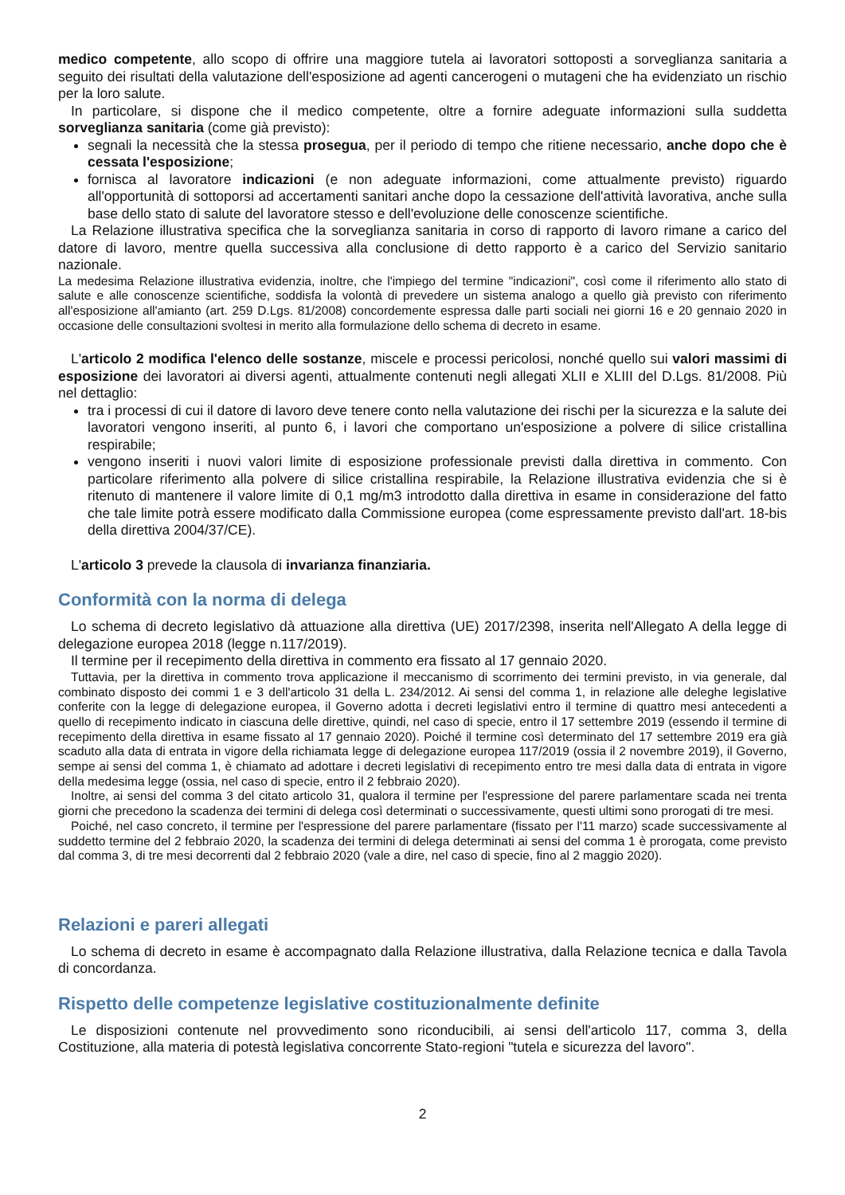medico competente, allo scopo di offrire una maggiore tutela ai lavoratori sottoposti a sorveglianza sanitaria a seguito dei risultati della valutazione dell'esposizione ad agenti cancerogeni o mutageni che ha evidenziato un rischio per la loro salute.
In particolare, si dispone che il medico competente, oltre a fornire adeguate informazioni sulla suddetta sorveglianza sanitaria (come già previsto):
segnali la necessità che la stessa prosegua, per il periodo di tempo che ritiene necessario, anche dopo che è cessata l'esposizione;
fornisca al lavoratore indicazioni (e non adeguate informazioni, come attualmente previsto) riguardo all'opportunità di sottoporsi ad accertamenti sanitari anche dopo la cessazione dell'attività lavorativa, anche sulla base dello stato di salute del lavoratore stesso e dell'evoluzione delle conoscenze scientifiche.
La Relazione illustrativa specifica che la sorveglianza sanitaria in corso di rapporto di lavoro rimane a carico del datore di lavoro, mentre quella successiva alla conclusione di detto rapporto è a carico del Servizio sanitario nazionale.
La medesima Relazione illustrativa evidenzia, inoltre, che l'impiego del termine "indicazioni", così come il riferimento allo stato di salute e alle conoscenze scientifiche, soddisfa la volontà di prevedere un sistema analogo a quello già previsto con riferimento all'esposizione all'amianto (art. 259 D.Lgs. 81/2008) concordemente espressa dalle parti sociali nei giorni 16 e 20 gennaio 2020 in occasione delle consultazioni svoltesi in merito alla formulazione dello schema di decreto in esame.
L'articolo 2 modifica l'elenco delle sostanze, miscele e processi pericolosi, nonché quello sui valori massimi di esposizione dei lavoratori ai diversi agenti, attualmente contenuti negli allegati XLII e XLIII del D.Lgs. 81/2008. Più nel dettaglio:
tra i processi di cui il datore di lavoro deve tenere conto nella valutazione dei rischi per la sicurezza e la salute dei lavoratori vengono inseriti, al punto 6, i lavori che comportano un'esposizione a polvere di silice cristallina respirabile;
vengono inseriti i nuovi valori limite di esposizione professionale previsti dalla direttiva in commento. Con particolare riferimento alla polvere di silice cristallina respirabile, la Relazione illustrativa evidenzia che si è ritenuto di mantenere il valore limite di 0,1 mg/m3 introdotto dalla direttiva in esame in considerazione del fatto che tale limite potrà essere modificato dalla Commissione europea (come espressamente previsto dall'art. 18-bis della direttiva 2004/37/CE).
L'articolo 3 prevede la clausola di invarianza finanziaria.
Conformità con la norma di delega
Lo schema di decreto legislativo dà attuazione alla direttiva (UE) 2017/2398, inserita nell'Allegato A della legge di delegazione europea 2018 (legge n.117/2019).
Il termine per il recepimento della direttiva in commento era fissato al 17 gennaio 2020.
Tuttavia, per la direttiva in commento trova applicazione il meccanismo di scorrimento dei termini previsto, in via generale, dal combinato disposto dei commi 1 e 3 dell'articolo 31 della L. 234/2012. Ai sensi del comma 1, in relazione alle deleghe legislative conferite con la legge di delegazione europea, il Governo adotta i decreti legislativi entro il termine di quattro mesi antecedenti a quello di recepimento indicato in ciascuna delle direttive, quindi, nel caso di specie, entro il 17 settembre 2019 (essendo il termine di recepimento della direttiva in esame fissato al 17 gennaio 2020). Poiché il termine così determinato del 17 settembre 2019 era già scaduto alla data di entrata in vigore della richiamata legge di delegazione europea 117/2019 (ossia il 2 novembre 2019), il Governo, sempe ai sensi del comma 1, è chiamato ad adottare i decreti legislativi di recepimento entro tre mesi dalla data di entrata in vigore della medesima legge (ossia, nel caso di specie, entro il 2 febbraio 2020).
Inoltre, ai sensi del comma 3 del citato articolo 31, qualora il termine per l'espressione del parere parlamentare scada nei trenta giorni che precedono la scadenza dei termini di delega così determinati o successivamente, questi ultimi sono prorogati di tre mesi.
Poiché, nel caso concreto, il termine per l'espressione del parere parlamentare (fissato per l'11 marzo) scade successivamente al suddetto termine del 2 febbraio 2020, la scadenza dei termini di delega determinati ai sensi del comma 1 è prorogata, come previsto dal comma 3, di tre mesi decorrenti dal 2 febbraio 2020 (vale a dire, nel caso di specie, fino al 2 maggio 2020).
Relazioni e pareri allegati
Lo schema di decreto in esame è accompagnato dalla Relazione illustrativa, dalla Relazione tecnica e dalla Tavola di concordanza.
Rispetto delle competenze legislative costituzionalmente definite
Le disposizioni contenute nel provvedimento sono riconducibili, ai sensi dell'articolo 117, comma 3, della Costituzione, alla materia di potestà legislativa concorrente Stato-regioni "tutela e sicurezza del lavoro".
2